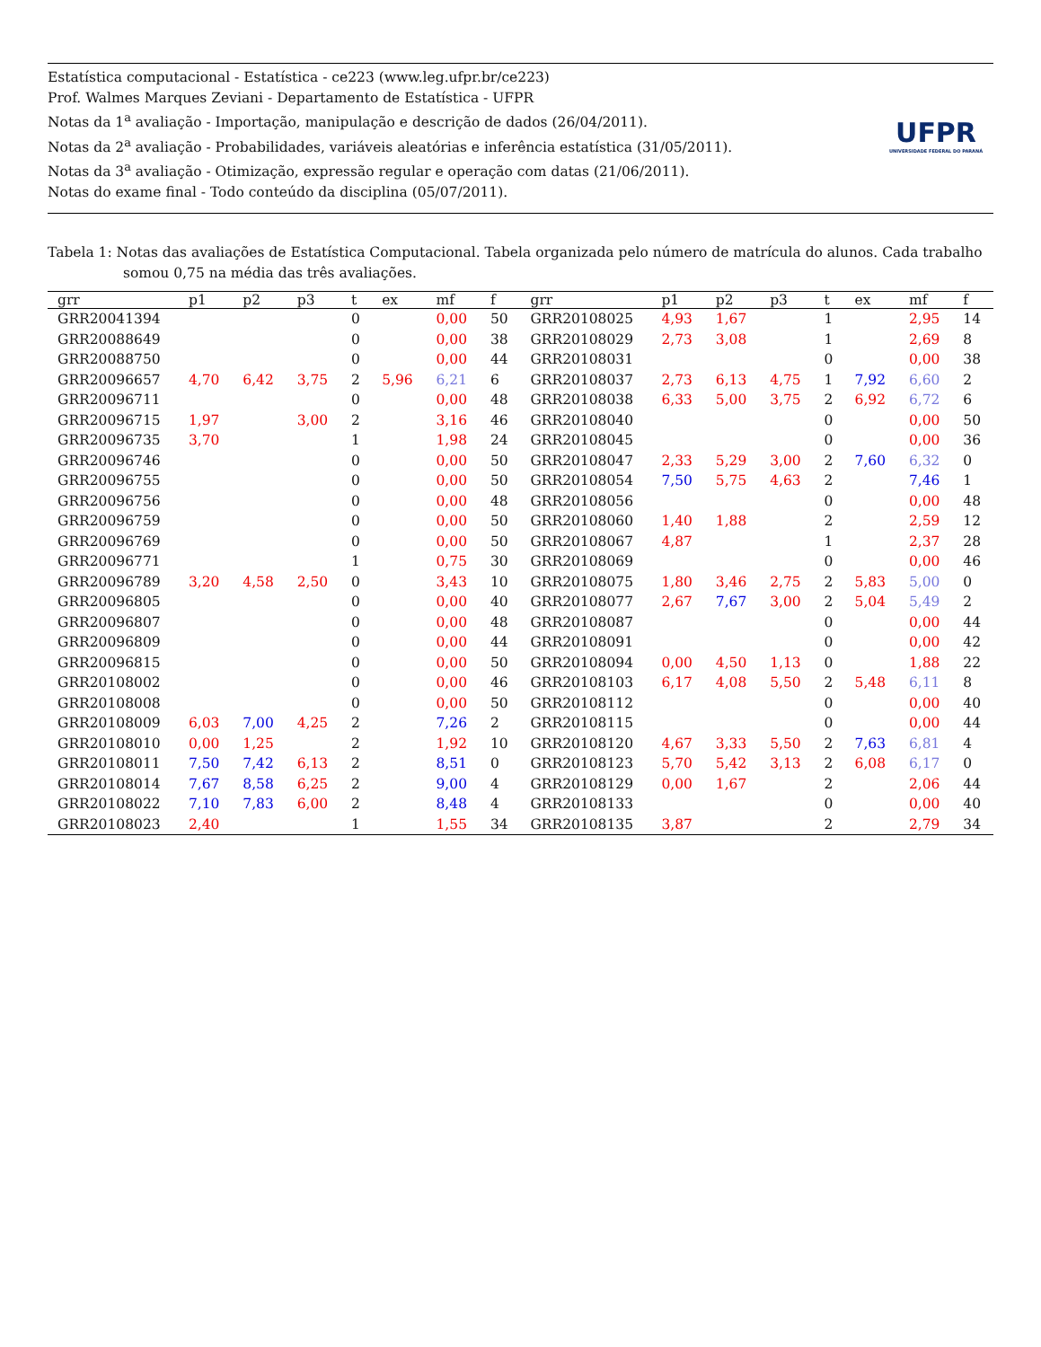Estatística computacional - Estatística - ce223 (www.leg.ufpr.br/ce223)
Prof. Walmes Marques Zeviani - Departamento de Estatística - UFPR
Notas da 1<sup>a</sup> avaliação - Importação, manipulação e descrição de dados (26/04/2011).
Notas da 2<sup>a</sup> avaliação - Probabilidades, variáveis aleatórias e inferência estatística (31/05/2011).
Notas da 3<sup>a</sup> avaliação - Otimização, expressão regular e operação com datas (21/06/2011).
Notas do exame final - Todo conteúdo da disciplina (05/07/2011).
UFPR
UNIVERSIDADE FEDERAL DO PARANÁ
Tabela 1: Notas das avaliações de Estatística Computacional. Tabela organizada pelo número de matrícula do alunos. Cada trabalho somou 0,75 na média das três avaliações.
| grr | p1 | p2 | p3 | t | ex | mf | f | grr | p1 | p2 | p3 | t | ex | mf | f |
| --- | --- | --- | --- | --- | --- | --- | --- | --- | --- | --- | --- | --- | --- | --- | --- |
| GRR20041394 | | | | 0 | | 0,00 | 50 | GRR20108025 | 4,93 | 1,67 | | 1 | | 2,95 | 14 |
| GRR20088649 | | | | 0 | | 0,00 | 38 | GRR20108029 | 2,73 | 3,08 | | 1 | | 2,69 | 8 |
| GRR20088750 | | | | 0 | | 0,00 | 44 | GRR20108031 | | | | 0 | | 0,00 | 38 |
| GRR20096657 | 4,70 | 6,42 | 3,75 | 2 | 5,96 | 6,21 | 6 | GRR20108037 | 2,73 | 6,13 | 4,75 | 1 | 7,92 | 6,60 | 2 |
| GRR20096711 | | | | 0 | | 0,00 | 48 | GRR20108038 | 6,33 | 5,00 | 3,75 | 2 | 6,92 | 6,72 | 6 |
| GRR20096715 | 1,97 | | 3,00 | 2 | | 3,16 | 46 | GRR20108040 | | | | 0 | | 0,00 | 50 |
| GRR20096735 | 3,70 | | | 1 | | 1,98 | 24 | GRR20108045 | | | | 0 | | 0,00 | 36 |
| GRR20096746 | | | | 0 | | 0,00 | 50 | GRR20108047 | 2,33 | 5,29 | 3,00 | 2 | 7,60 | 6,32 | 0 |
| GRR20096755 | | | | 0 | | 0,00 | 50 | GRR20108054 | 7,50 | 5,75 | 4,63 | 2 | | 7,46 | 1 |
| GRR20096756 | | | | 0 | | 0,00 | 48 | GRR20108056 | | | | 0 | | 0,00 | 48 |
| GRR20096759 | | | | 0 | | 0,00 | 50 | GRR20108060 | 1,40 | 1,88 | | 2 | | 2,59 | 12 |
| GRR20096769 | | | | 0 | | 0,00 | 50 | GRR20108067 | 4,87 | | | 1 | | 2,37 | 28 |
| GRR20096771 | | | | 1 | | 0,75 | 30 | GRR20108069 | | | | 0 | | 0,00 | 46 |
| GRR20096789 | 3,20 | 4,58 | 2,50 | 0 | | 3,43 | 10 | GRR20108075 | 1,80 | 3,46 | 2,75 | 2 | 5,83 | 5,00 | 0 |
| GRR20096805 | | | | 0 | | 0,00 | 40 | GRR20108077 | 2,67 | 7,67 | 3,00 | 2 | 5,04 | 5,49 | 2 |
| GRR20096807 | | | | 0 | | 0,00 | 48 | GRR20108087 | | | | 0 | | 0,00 | 44 |
| GRR20096809 | | | | 0 | | 0,00 | 44 | GRR20108091 | | | | 0 | | 0,00 | 42 |
| GRR20096815 | | | | 0 | | 0,00 | 50 | GRR20108094 | 0,00 | 4,50 | 1,13 | 0 | | 1,88 | 22 |
| GRR20108002 | | | | 0 | | 0,00 | 46 | GRR20108103 | 6,17 | 4,08 | 5,50 | 2 | 5,48 | 6,11 | 8 |
| GRR20108008 | | | | 0 | | 0,00 | 50 | GRR20108112 | | | | 0 | | 0,00 | 40 |
| GRR20108009 | 6,03 | 7,00 | 4,25 | 2 | | 7,26 | 2 | GRR20108115 | | | | 0 | | 0,00 | 44 |
| GRR20108010 | 0,00 | 1,25 | | 2 | | 1,92 | 10 | GRR20108120 | 4,67 | 3,33 | 5,50 | 2 | 7,63 | 6,81 | 4 |
| GRR20108011 | 7,50 | 7,42 | 6,13 | 2 | | 8,51 | 0 | GRR20108123 | 5,70 | 5,42 | 3,13 | 2 | 6,08 | 6,17 | 0 |
| GRR20108014 | 7,67 | 8,58 | 6,25 | 2 | | 9,00 | 4 | GRR20108129 | 0,00 | 1,67 | | 2 | | 2,06 | 44 |
| GRR20108022 | 7,10 | 7,83 | 6,00 | 2 | | 8,48 | 4 | GRR20108133 | | | | 0 | | 0,00 | 40 |
| GRR20108023 | 2,40 | | | 1 | | 1,55 | 34 | GRR20108135 | 3,87 | | | 2 | | 2,79 | 34 |